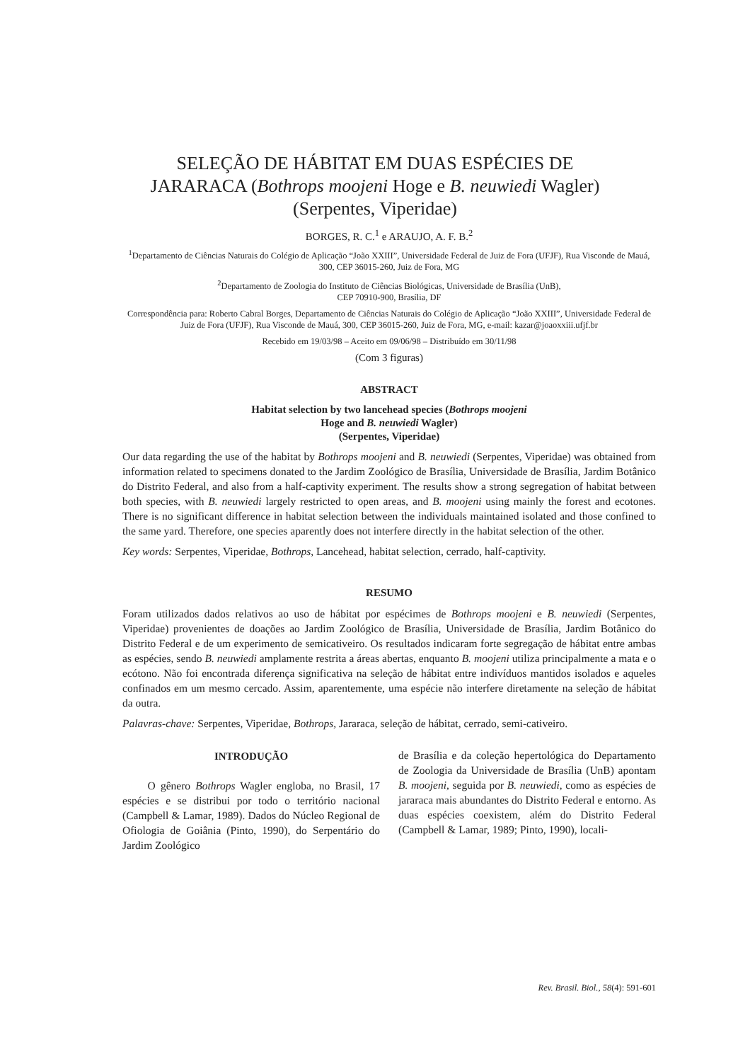SELEÇÃO DE HÁBITAT EM DUAS ESPÉCIES DE
JARARACA (Bothrops moojeni Hoge e B. neuwiedi Wagler)
(Serpentes, Viperidae)
BORGES, R. C.<sup>1</sup> e ARAUJO, A. F. B.<sup>2</sup>
<sup>1</sup> Departamento de Ciências Naturais do Colégio de Aplicação “João XXIII”, Universidade Federal de Juiz de Fora (UFJF), Rua Visconde de Mauá, 300, CEP 36015-260, Juiz de Fora, MG
<sup>2</sup> Departamento de Zoologia do Instituto de Ciências Biológicas, Universidade de Brasília (UnB),
CEP 70910-900, Brasília, DF
Correspondência para: Roberto Cabral Borges, Departamento de Ciências Naturais do Colégio de Aplicação “João XXIII”, Universidade Federal de Juiz de Fora (UFJF), Rua Visconde de Mauá, 300, CEP 36015-260, Juiz de Fora, MG, e-mail: kazar@joaoxxiii.ufjf.br
Recebido em 19/03/98 – Aceito em 09/06/98 – Distribuído em 30/11/98
(Com 3 figuras)
ABSTRACT
Habitat selection by two lancehead species (Bothrops moojeni
Hoge and B. neuwiedi Wagler)
(Serpentes, Viperidae)
Our data regarding the use of the habitat by Bothrops moojeni and B. neuwiedi (Serpentes, Viperidae) was obtained from information related to specimens donated to the Jardim Zoológico de Brasília, Universidade de Brasília, Jardim Botânico do Distrito Federal, and also from a half-captivity experiment. The results show a strong segregation of habitat between both species, with B. neuwiedi largely restricted to open areas, and B. moojeni using mainly the forest and ecotones. There is no significant difference in habitat selection between the individuals maintained isolated and those confined to the same yard. Therefore, one species aparently does not interfere directly in the habitat selection of the other.
Key words: Serpentes, Viperidae, Bothrops, Lancehead, habitat selection, cerrado, half-captivity.
RESUMO
Foram utilizados dados relativos ao uso de hábitat por espécimes de Bothrops moojeni e B. neuwiedi (Serpentes, Viperidae) provenientes de doações ao Jardim Zoológico de Brasília, Universidade de Brasília, Jardim Botânico do Distrito Federal e de um experimento de semicativeiro. Os resultados indicaram forte segregação de hábitat entre ambas as espécies, sendo B. neuwiedi amplamente restrita a áreas abertas, enquanto B. moojeni utiliza principalmente a mata e o ecótono. Não foi encontrada diferença significativa na seleção de hábitat entre indivíduos mantidos isolados e aqueles confinados em um mesmo cercado. Assim, aparentemente, uma espécie não interfere diretamente na seleção de hábitat da outra.
Palavras-chave: Serpentes, Viperidae, Bothrops, Jararaca, seleção de hábitat, cerrado, semi-cativeiro.
INTRODUÇÃO
O gênero Bothrops Wagler engloba, no Brasil, 17 espécies e se distribui por todo o território nacional (Campbell & Lamar, 1989). Dados do Núcleo Regional de Ofiologia de Goiânia (Pinto, 1990), do Serpentário do Jardim Zoológico
de Brasília e da coleção hepertológica do Departamento de Zoologia da Universidade de Brasília (UnB) apontam B. moojeni, seguida por B. neuwiedi, como as espécies de jararaca mais abundantes do Distrito Federal e entorno. As duas espécies coexistem, além do Distrito Federal (Campbell & Lamar, 1989; Pinto, 1990), locali-
Rev. Brasil. Biol., 58(4): 591-601